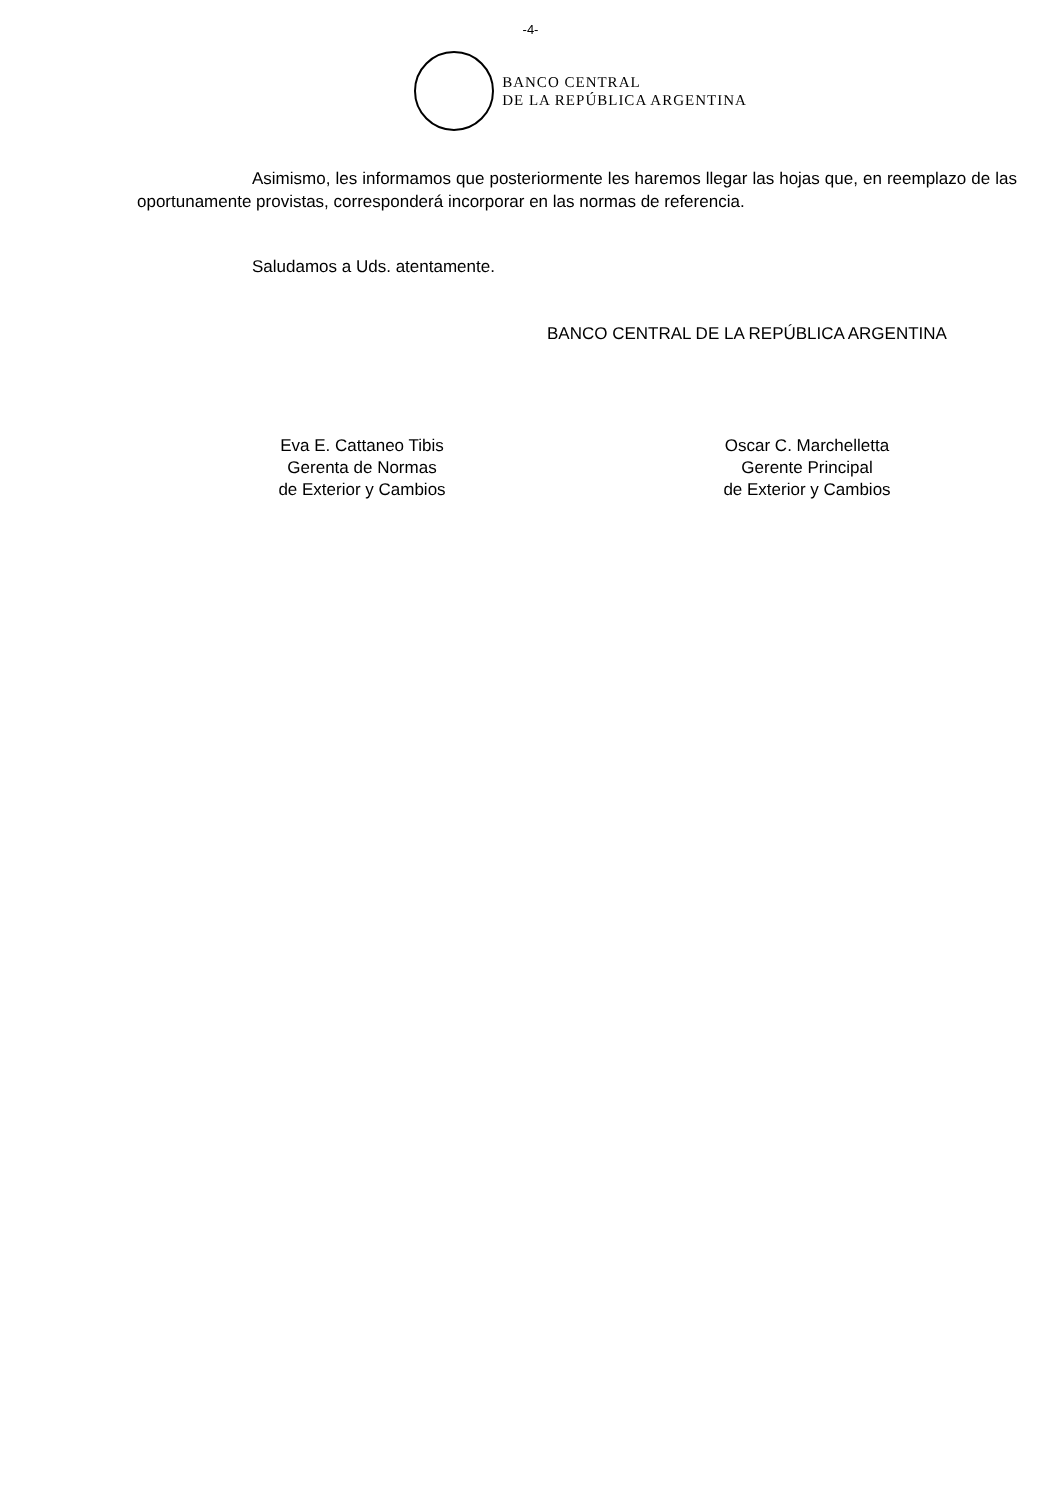-4-
BANCO CENTRAL
DE LA REPÚBLICA ARGENTINA
Asimismo, les informamos que posteriormente les haremos llegar las hojas que, en reemplazo de las oportunamente provistas, corresponderá incorporar en las normas de referencia.
Saludamos a Uds. atentamente.
BANCO CENTRAL DE LA REPÚBLICA ARGENTINA
Eva E. Cattaneo Tibis
Gerenta de Normas
de Exterior y Cambios
Oscar C. Marchelletta
Gerente Principal
de Exterior y Cambios